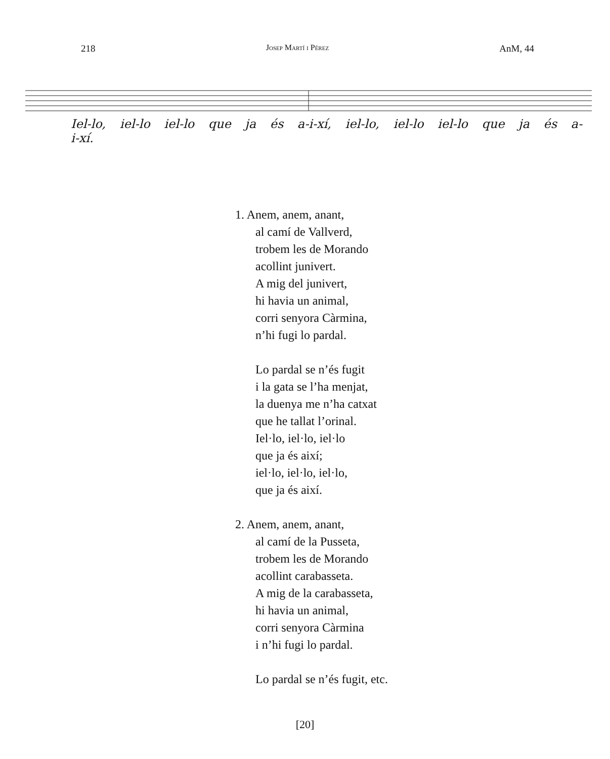218 Josep Martí i Pérez AnM, 44
Iel-lo, iel-lo iel-lo que ja és a-i-xí, iel-lo, iel-lo iel-lo que ja és a-i-xí.
1. Anem, anem, anant,
al camí de Vallverd,
trobem les de Morando
acollint junivert.
A mig del junivert,
hi havia un animal,
corri senyora Càrmina,
n’hi fugi lo pardal.
Lo pardal se n’és fugit
i la gata se l’ha menjat,
la duenya me n’ha catxat
que he tallat l’orinal.
Iel·lo, iel·lo, iel·lo
que ja és així;
iel·lo, iel·lo, iel·lo,
que ja és així.
2. Anem, anem, anant,
al camí de la Pusseta,
trobem les de Morando
acollint carabasseta.
A mig de la carabasseta,
hi havia un animal,
corri senyora Càrmina
i n’hi fugi lo pardal.
Lo pardal se n’és fugit, etc.
[20]